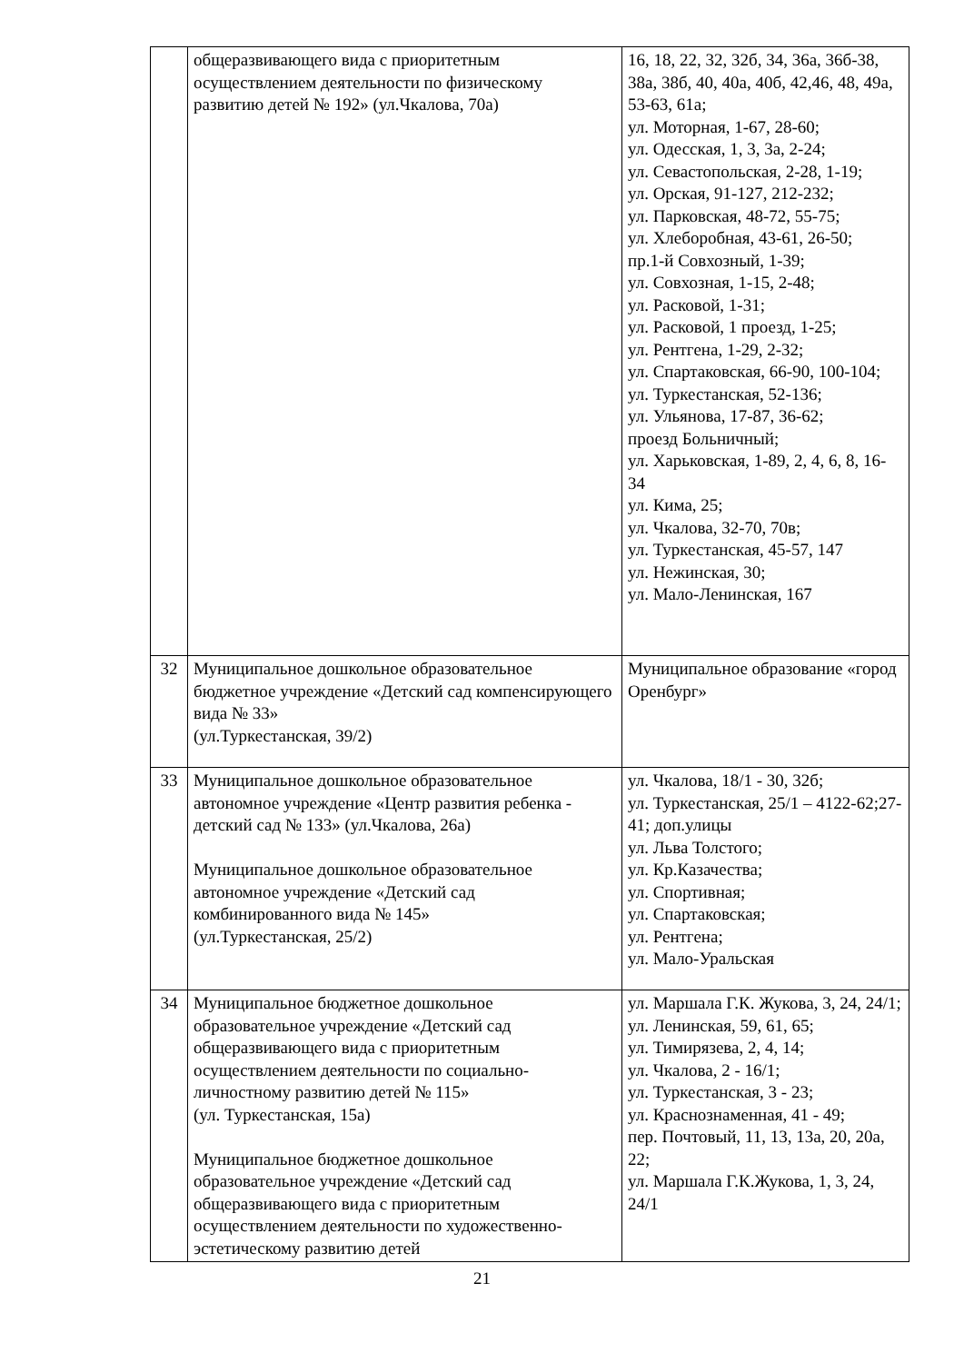| | общеразвивающего вида с приоритетным осуществлением деятельности по физическому развитию детей № 192» (ул.Чкалова, 70а) | 16, 18, 22, 32, 32б, 34, 36а, 36б-38, 38а, 38б, 40, 40а, 40б, 42,46, 48, 49а, 53-63, 61а; ул. Моторная, 1-67, 28-60; ул. Одесская, 1, 3, 3а, 2-24; ул. Севастопольская, 2-28, 1-19; ул. Орская, 91-127, 212-232; ул. Парковская, 48-72, 55-75; ул. Хлеборобная, 43-61, 26-50; пр.1-й Совхозный, 1-39; ул. Совхозная, 1-15, 2-48; ул. Расковой, 1-31; ул. Расковой, 1 проезд, 1-25; ул. Рентгена, 1-29, 2-32; ул. Спартаковская, 66-90, 100-104; ул. Туркестанская, 52-136; ул. Ульянова, 17-87, 36-62; проезд Больничный; ул. Харьковская, 1-89, 2, 4, 6, 8, 16-34 ул. Кима, 25; ул. Чкалова, 32-70, 70в; ул. Туркестанская, 45-57, 147 ул. Нежинская, 30; ул. Мало-Ленинская, 167 |
| 32 | Муниципальное дошкольное образовательное бюджетное учреждение «Детский сад компенсирующего вида № 33» (ул.Туркестанская, 39/2) | Муниципальное образование «город Оренбург» |
| 33 | Муниципальное дошкольное образовательное автономное учреждение «Центр развития ребенка - детский сад № 133» (ул.Чкалова, 26а) Муниципальное дошкольное образовательное автономное учреждение «Детский сад комбинированного вида № 145» (ул.Туркестанская, 25/2) | ул. Чкалова, 18/1 - 30, 32б; ул. Туркестанская, 25/1 – 4122-62;27-41; доп.улицы ул. Льва Толстого; ул. Кр.Казачества; ул. Спортивная; ул. Спартаковская; ул. Рентгена; ул. Мало-Уральская |
| 34 | Муниципальное бюджетное дошкольное образовательное учреждение «Детский сад общеразвивающего вида с приоритетным осуществлением деятельности по социально-личностному развитию детей № 115» (ул. Туркестанская, 15а) Муниципальное бюджетное дошкольное образовательное учреждение «Детский сад общеразвивающего вида с приоритетным осуществлением деятельности по художественно-эстетическому развитию детей | ул. Маршала Г.К. Жукова, 3, 24, 24/1; ул. Ленинская, 59, 61, 65; ул. Тимирязева, 2, 4, 14; ул. Чкалова, 2 - 16/1; ул. Туркестанская, 3 - 23; ул. Краснознаменная, 41 - 49; пер. Почтовый, 11, 13, 13а, 20, 20а, 22; ул. Маршала Г.К.Жукова, 1, 3, 24, 24/1 |
21